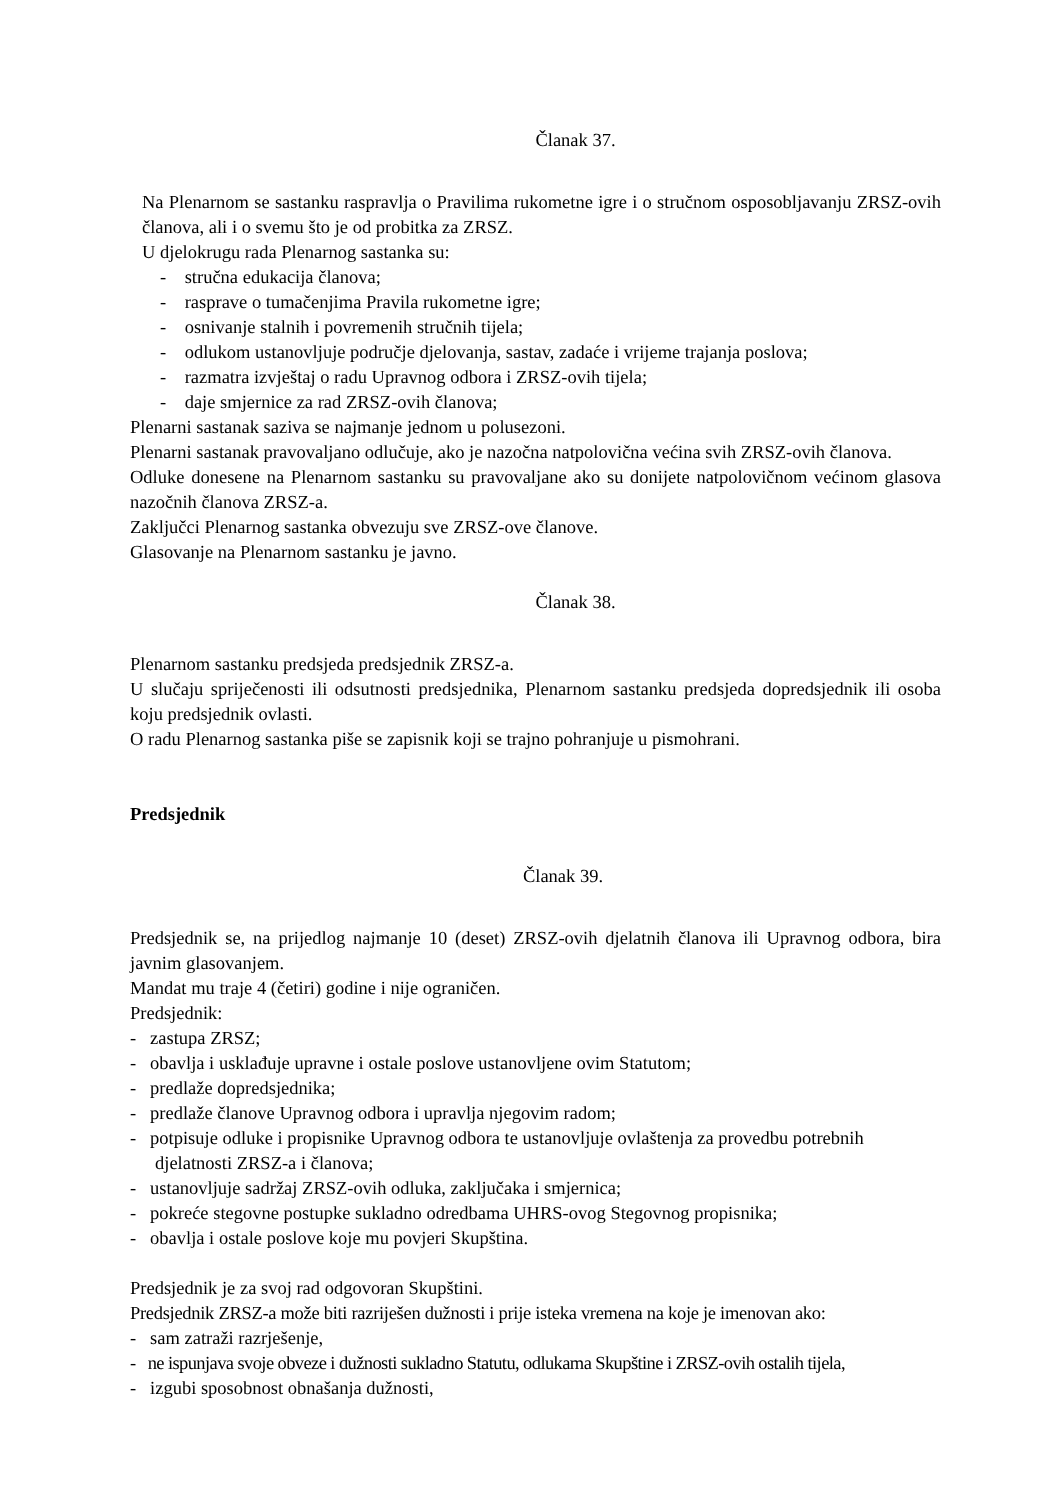Članak 37.
Na Plenarnom se sastanku raspravlja o Pravilima rukometne igre i o stručnom osposobljavanju ZRSZ-ovih članova, ali i o svemu što je od probitka za ZRSZ.
U djelokrugu rada Plenarnog sastanka su:
- stručna edukacija članova;
- rasprave o tumačenjima Pravila rukometne igre;
- osnivanje stalnih i povremenih stručnih tijela;
- odlukom ustanovljuje područje djelovanja, sastav, zadaće i vrijeme trajanja poslova;
- razmatra izvještaj o radu Upravnog odbora i ZRSZ-ovih tijela;
- daje smjernice za rad ZRSZ-ovih članova;
Plenarni sastanak saziva se najmanje jednom u polusezoni.
Plenarni sastanak pravovaljano odlučuje, ako je nazočna natpolovična većina svih ZRSZ-ovih članova.
Odluke donesene na Plenarnom sastanku su pravovaljane ako su donijete natpolovičnom većinom glasova nazočnih članova ZRSZ-a.
Zaključci Plenarnog sastanka obvezuju sve ZRSZ-ove članove.
Glasovanje na Plenarnom sastanku je javno.
Članak 38.
Plenarnom sastanku predsjeda predsjednik ZRSZ-a.
U slučaju spriječenosti ili odsutnosti predsjednika, Plenarnom sastanku predsjeda dopredsjednik ili osoba koju predsjednik ovlasti.
O radu Plenarnog sastanka piše se zapisnik koji se trajno pohranjuje u pismohrani.
Predsjednik
Članak 39.
Predsjednik se, na prijedlog najmanje 10 (deset) ZRSZ-ovih djelatnih članova ili Upravnog odbora, bira javnim glasovanjem.
Mandat mu traje 4 (četiri) godine i nije ograničen.
Predsjednik:
- zastupa ZRSZ;
- obavlja i usklađuje upravne i ostale poslove ustanovljene ovim Statutom;
- predlaže dopredsjednika;
- predlaže članove Upravnog odbora i upravlja njegovim radom;
- potpisuje odluke i propisnike Upravnog odbora te ustanovljuje ovlaštenja za provedbu potrebnih djelatnosti ZRSZ-a i članova;
- ustanovljuje sadržaj ZRSZ-ovih odluka, zaključaka i smjernica;
- pokreće stegovne postupke sukladno odredbama UHRS-ovog Stegovnog propisnika;
- obavlja i ostale poslove koje mu povjeri Skupština.
Predsjednik je za svoj rad odgovoran Skupštini.
Predsjednik ZRSZ-a može biti razriješen dužnosti i prije isteka vremena na koje je imenovan ako:
- sam zatraži razrješenje,
- ne ispunjava svoje obveze i dužnosti sukladno Statutu, odlukama Skupštine i ZRSZ-ovih ostalih tijela,
- izgubi sposobnost obnašanja dužnosti,